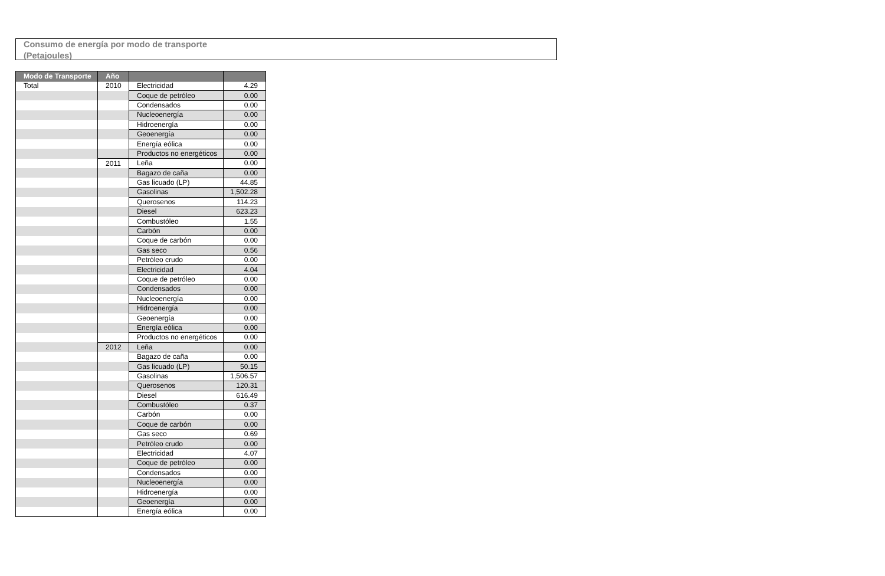Consumo de energía por modo de transporte
(Petajoules)
| Modo de Transporte | Año | | |
| --- | --- | --- | --- |
| Total | 2010 | Electricidad | 4.29 |
| | | Coque de petróleo | 0.00 |
| | | Condensados | 0.00 |
| | | Nucleoenergía | 0.00 |
| | | Hidroenergía | 0.00 |
| | | Geoenergía | 0.00 |
| | | Energía eólica | 0.00 |
| | | Productos no energéticos | 0.00 |
| | 2011 | Leña | 0.00 |
| | | Bagazo de caña | 0.00 |
| | | Gas licuado (LP) | 44.85 |
| | | Gasolinas | 1,502.28 |
| | | Querosenos | 114.23 |
| | | Diesel | 623.23 |
| | | Combustóleo | 1.55 |
| | | Carbón | 0.00 |
| | | Coque de carbón | 0.00 |
| | | Gas seco | 0.56 |
| | | Petróleo crudo | 0.00 |
| | | Electricidad | 4.04 |
| | | Coque de petróleo | 0.00 |
| | | Condensados | 0.00 |
| | | Nucleoenergía | 0.00 |
| | | Hidroenergía | 0.00 |
| | | Geoenergía | 0.00 |
| | | Energía eólica | 0.00 |
| | | Productos no energéticos | 0.00 |
| | 2012 | Leña | 0.00 |
| | | Bagazo de caña | 0.00 |
| | | Gas licuado (LP) | 50.15 |
| | | Gasolinas | 1,506.57 |
| | | Querosenos | 120.31 |
| | | Diesel | 616.49 |
| | | Combustóleo | 0.37 |
| | | Carbón | 0.00 |
| | | Coque de carbón | 0.00 |
| | | Gas seco | 0.69 |
| | | Petróleo crudo | 0.00 |
| | | Electricidad | 4.07 |
| | | Coque de petróleo | 0.00 |
| | | Condensados | 0.00 |
| | | Nucleoenergía | 0.00 |
| | | Hidroenergía | 0.00 |
| | | Geoenergía | 0.00 |
| | | Energía eólica | 0.00 |